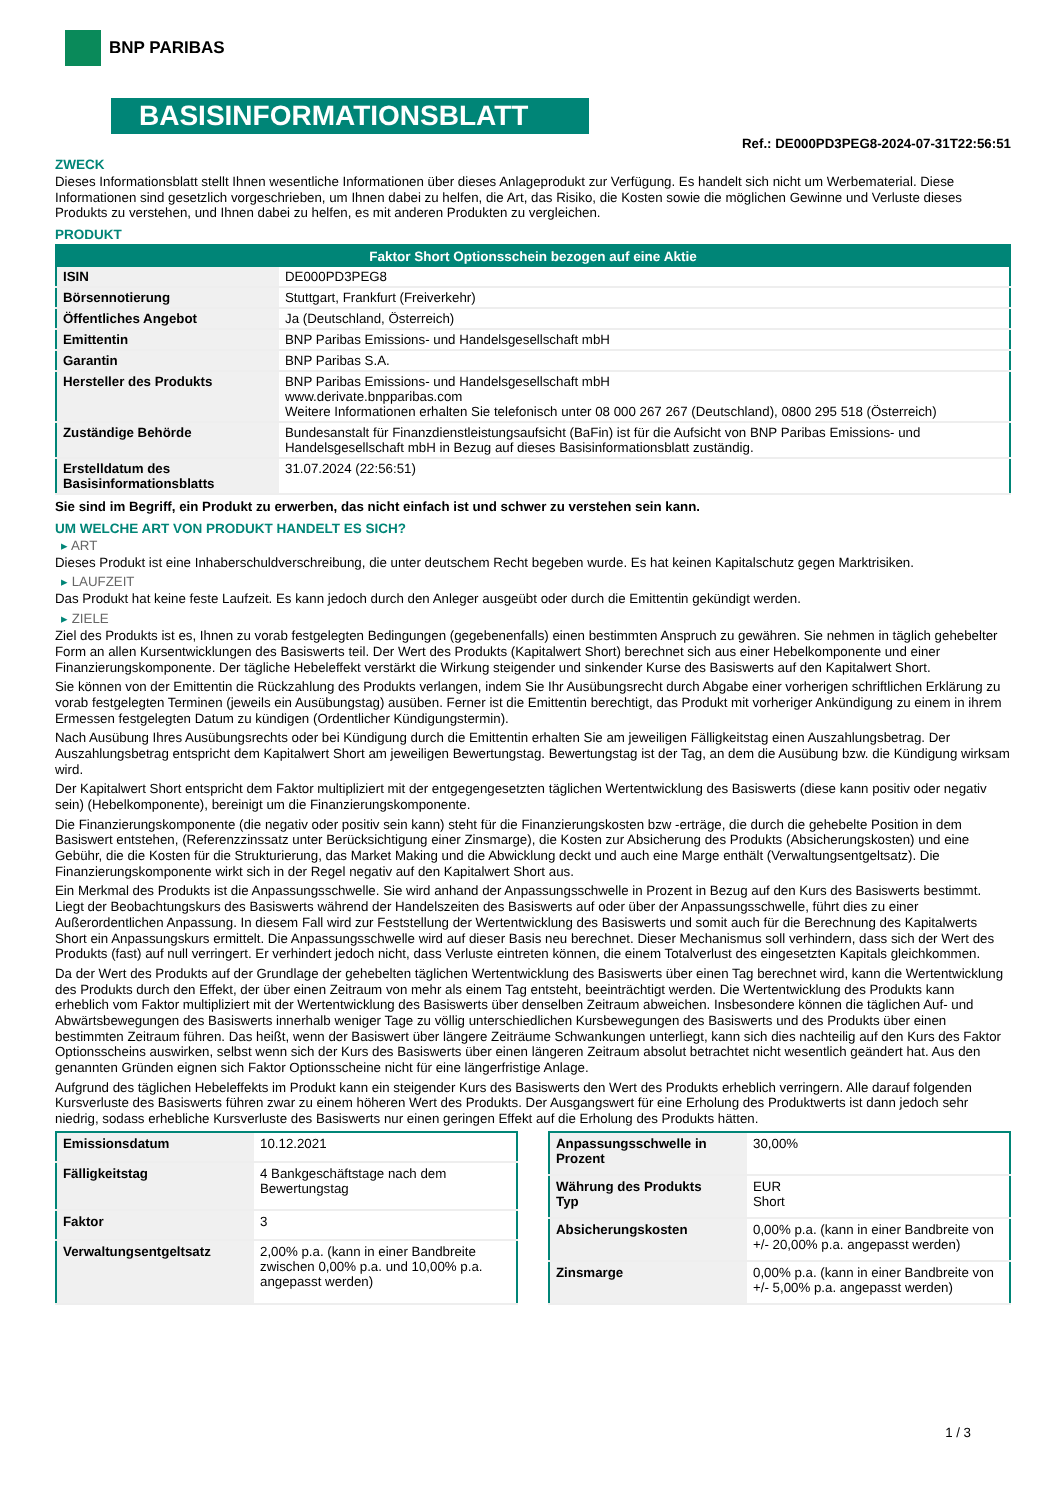BNP PARIBAS
BASISINFORMATIONSBLATT
Ref.: DE000PD3PEG8-2024-07-31T22:56:51
ZWECK
Dieses Informationsblatt stellt Ihnen wesentliche Informationen über dieses Anlageprodukt zur Verfügung. Es handelt sich nicht um Werbematerial. Diese Informationen sind gesetzlich vorgeschrieben, um Ihnen dabei zu helfen, die Art, das Risiko, die Kosten sowie die möglichen Gewinne und Verluste dieses Produkts zu verstehen, und Ihnen dabei zu helfen, es mit anderen Produkten zu vergleichen.
PRODUKT
| Faktor Short Optionsschein bezogen auf eine Aktie | |
| --- | --- |
| ISIN | DE000PD3PEG8 |
| Börsennotierung | Stuttgart, Frankfurt (Freiverkehr) |
| Öffentliches Angebot | Ja (Deutschland, Österreich) |
| Emittentin | BNP Paribas Emissions- und Handelsgesellschaft mbH |
| Garantin | BNP Paribas S.A. |
| Hersteller des Produkts | BNP Paribas Emissions- und Handelsgesellschaft mbH www.derivate.bnpparibas.com Weitere Informationen erhalten Sie telefonisch unter 08 000 267 267 (Deutschland), 0800 295 518 (Österreich) |
| Zuständige Behörde | Bundesanstalt für Finanzdienstleistungsaufsicht (BaFin) ist für die Aufsicht von BNP Paribas Emissions- und Handelsgesellschaft mbH in Bezug auf dieses Basisinformationsblatt zuständig. |
| Erstelldatum des Basisinformationsblatts | 31.07.2024 (22:56:51) |
Sie sind im Begriff, ein Produkt zu erwerben, das nicht einfach ist und schwer zu verstehen sein kann.
UM WELCHE ART VON PRODUKT HANDELT ES SICH?
▸ ART
Dieses Produkt ist eine Inhaberschuldverschreibung, die unter deutschem Recht begeben wurde. Es hat keinen Kapitalschutz gegen Marktrisiken.
▸ LAUFZEIT
Das Produkt hat keine feste Laufzeit. Es kann jedoch durch den Anleger ausgeübt oder durch die Emittentin gekündigt werden.
▸ ZIELE
Ziel des Produkts ist es, Ihnen zu vorab festgelegten Bedingungen (gegebenenfalls) einen bestimmten Anspruch zu gewähren. Sie nehmen in täglich gehebelter Form an allen Kursentwicklungen des Basiswerts teil. Der Wert des Produkts (Kapitalwert Short) berechnet sich aus einer Hebelkomponente und einer Finanzierungskomponente. Der tägliche Hebeleffekt verstärkt die Wirkung steigender und sinkender Kurse des Basiswerts auf den Kapitalwert Short.
Sie können von der Emittentin die Rückzahlung des Produkts verlangen, indem Sie Ihr Ausübungsrecht durch Abgabe einer vorherigen schriftlichen Erklärung zu vorab festgelegten Terminen (jeweils ein Ausübungstag) ausüben. Ferner ist die Emittentin berechtigt, das Produkt mit vorheriger Ankündigung zu einem in ihrem Ermessen festgelegten Datum zu kündigen (Ordentlicher Kündigungstermin).
Nach Ausübung Ihres Ausübungsrechts oder bei Kündigung durch die Emittentin erhalten Sie am jeweiligen Fälligkeitstag einen Auszahlungsbetrag. Der Auszahlungsbetrag entspricht dem Kapitalwert Short am jeweiligen Bewertungstag. Bewertungstag ist der Tag, an dem die Ausübung bzw. die Kündigung wirksam wird.
Der Kapitalwert Short entspricht dem Faktor multipliziert mit der entgegengesetzten täglichen Wertentwicklung des Basiswerts (diese kann positiv oder negativ sein) (Hebelkomponente), bereinigt um die Finanzierungskomponente.
Die Finanzierungskomponente (die negativ oder positiv sein kann) steht für die Finanzierungskosten bzw -erträge, die durch die gehebelte Position in dem Basiswert entstehen, (Referenzzinssatz unter Berücksichtigung einer Zinsmarge), die Kosten zur Absicherung des Produkts (Absicherungskosten) und eine Gebühr, die die Kosten für die Strukturierung, das Market Making und die Abwicklung deckt und auch eine Marge enthält (Verwaltungsentgeltsatz). Die Finanzierungskomponente wirkt sich in der Regel negativ auf den Kapitalwert Short aus.
Ein Merkmal des Produkts ist die Anpassungsschwelle. Sie wird anhand der Anpassungsschwelle in Prozent in Bezug auf den Kurs des Basiswerts bestimmt. Liegt der Beobachtungskurs des Basiswerts während der Handelszeiten des Basiswerts auf oder über der Anpassungsschwelle, führt dies zu einer Außerordentlichen Anpassung. In diesem Fall wird zur Feststellung der Wertentwicklung des Basiswerts und somit auch für die Berechnung des Kapitalwerts Short ein Anpassungskurs ermittelt. Die Anpassungsschwelle wird auf dieser Basis neu berechnet. Dieser Mechanismus soll verhindern, dass sich der Wert des Produkts (fast) auf null verringert. Er verhindert jedoch nicht, dass Verluste eintreten können, die einem Totalverlust des eingesetzten Kapitals gleichkommen.
Da der Wert des Produkts auf der Grundlage der gehebelten täglichen Wertentwicklung des Basiswerts über einen Tag berechnet wird, kann die Wertentwicklung des Produkts durch den Effekt, der über einen Zeitraum von mehr als einem Tag entsteht, beeinträchtigt werden. Die Wertentwicklung des Produkts kann erheblich vom Faktor multipliziert mit der Wertentwicklung des Basiswerts über denselben Zeitraum abweichen. Insbesondere können die täglichen Auf- und Abwärtsbewegungen des Basiswerts innerhalb weniger Tage zu völlig unterschiedlichen Kursbewegungen des Basiswerts und des Produkts über einen bestimmten Zeitraum führen. Das heißt, wenn der Basiswert über längere Zeiträume Schwankungen unterliegt, kann sich dies nachteilig auf den Kurs des Faktor Optionsscheins auswirken, selbst wenn sich der Kurs des Basiswerts über einen längeren Zeitraum absolut betrachtet nicht wesentlich geändert hat. Aus den genannten Gründen eignen sich Faktor Optionsscheine nicht für eine längerfristige Anlage.
Aufgrund des täglichen Hebeleffekts im Produkt kann ein steigender Kurs des Basiswerts den Wert des Produkts erheblich verringern. Alle darauf folgenden Kursverluste des Basiswerts führen zwar zu einem höheren Wert des Produkts. Der Ausgangswert für eine Erholung des Produktwerts ist dann jedoch sehr niedrig, sodass erhebliche Kursverluste des Basiswerts nur einen geringen Effekt auf die Erholung des Produkts hätten.
| Emissionsdatum | 10.12.2021 |
| Fälligkeitstag | 4 Bankgeschäftstage nach dem Bewertungstag |
| Faktor | 3 |
| Verwaltungsentgeltsatz | 2,00% p.a. (kann in einer Bandbreite zwischen 0,00% p.a. und 10,00% p.a. angepasst werden) |
| Anpassungsschwelle in Prozent | 30,00% |
| Währung des Produkts Typ | EUR Short |
| Absicherungskosten | 0,00% p.a. (kann in einer Bandbreite von +/- 20,00% p.a. angepasst werden) |
| Zinsmarge | 0,00% p.a. (kann in einer Bandbreite von +/- 5,00% p.a. angepasst werden) |
1 / 3